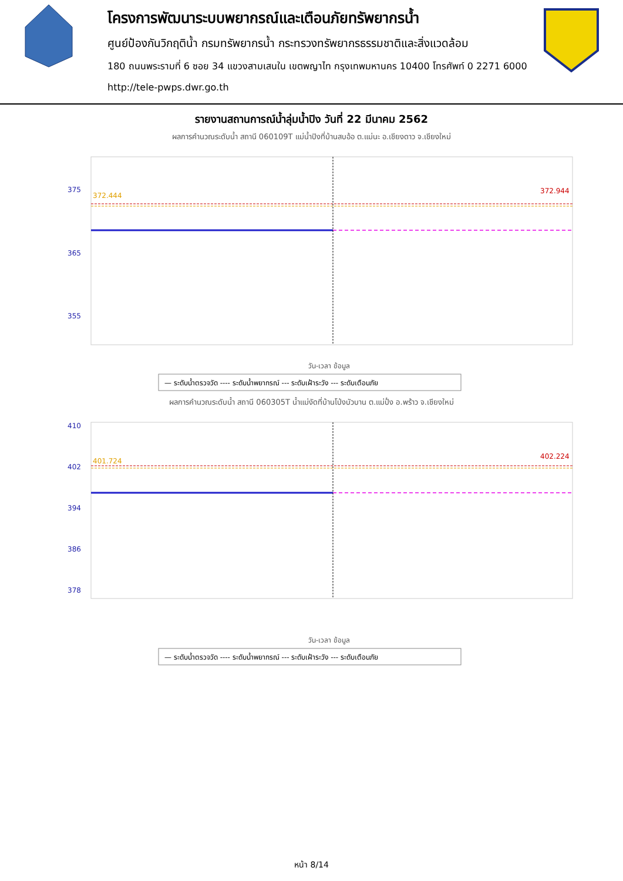โครงการพัฒนาระบบพยากรณ์และเตือนภัยทรัพยากรน้ำ
ศูนย์ป้องกันวิกฤติน้ำ กรมทรัพยากรน้ำ กระทรวงทรัพยากรธรรมชาติและสิ่งแวดล้อม
180 ถนนพระรามที่ 6 ซอย 34 แขวงสามเสนใน เขตพญาไท กรุงเทพมหานคร 10400 โทรศัพท์ 0 2271 6000
http://tele-pwps.dwr.go.th
รายงานสถานการณ์น้ำลุ่มน้ำปิง วันที่ 22 มีนาคม 2562
ผลการคำนวณระดับน้ำ สถานี 060109T แม่น้ำปิงที่บ้านสบอ้อ ต.แม่นะ อ.เชียงดาว จ.เชียงใหม่
375
365
355
372.444
372.944
วัน-เวลา ข้อมูล
— ระดับน้ำตรวจวัด ---- ระดับน้ำพยากรณ์ --- ระดับเฝ้าระวัง --- ระดับเตือนภัย
ผลการคำนวณระดับน้ำ สถานี 060305T น้ำแม่งัดที่บ้านโป่งบัวบาน ต.แม่ปั๋ง อ.พร้าว จ.เชียงใหม่
410
402
394
386
378
401.724
402.224
วัน-เวลา ข้อมูล
— ระดับน้ำตรวจวัด ---- ระดับน้ำพยากรณ์ --- ระดับเฝ้าระวัง --- ระดับเตือนภัย
หน้า 8/14